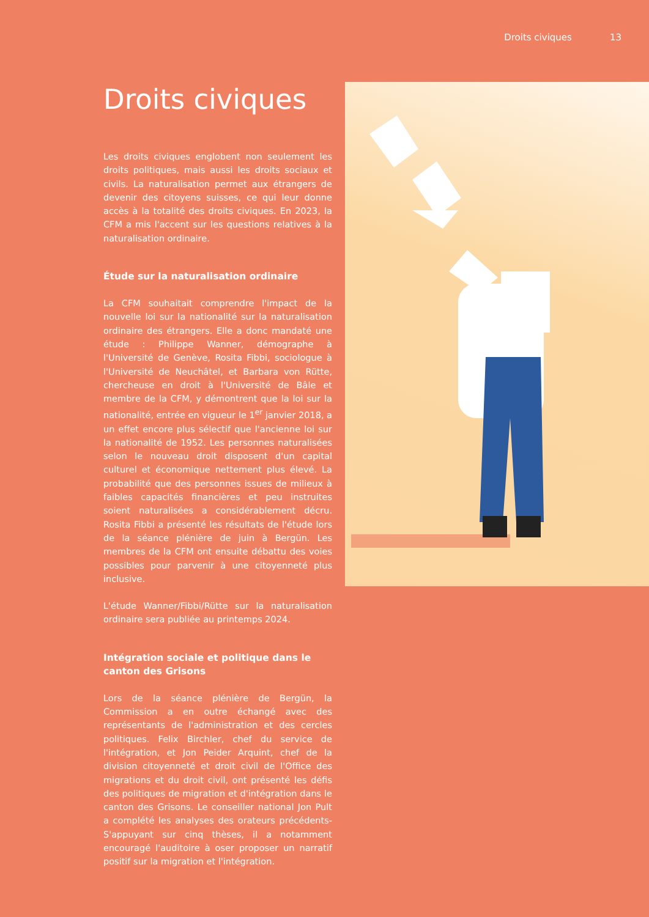Droits civiques 13
Droits civiques
Les droits civiques englobent non seulement les droits politiques, mais aussi les droits sociaux et civils. La naturalisation permet aux étrangers de devenir des citoyens suisses, ce qui leur donne accès à la totalité des droits civiques. En 2023, la CFM a mis l'accent sur les questions relatives à la naturalisation ordinaire.
Étude sur la naturalisation ordinaire
La CFM souhaitait comprendre l'impact de la nouvelle loi sur la nationalité sur la naturalisation ordinaire des étrangers. Elle a donc mandaté une étude : Philippe Wanner, démographe à l'Université de Genève, Rosita Fibbi, sociologue à l'Université de Neuchâtel, et Barbara von Rütte, chercheuse en droit à l'Université de Bâle et membre de la CFM, y démontrent que la loi sur la nationalité, entrée en vigueur le 1<sup>er</sup> janvier 2018, a un effet encore plus sélectif que l'ancienne loi sur la nationalité de 1952. Les personnes naturalisées selon le nouveau droit disposent d'un capital culturel et économique nettement plus élevé. La probabilité que des personnes issues de milieux à faibles capacités financières et peu instruites soient naturalisées a considérablement décru. Rosita Fibbi a présenté les résultats de l'étude lors de la séance plénière de juin à Bergün. Les membres de la CFM ont ensuite débattu des voies possibles pour parvenir à une citoyenneté plus inclusive.
L'étude Wanner/Fibbi/Rütte sur la naturalisation ordinaire sera publiée au printemps 2024.
Intégration sociale et politique dans le canton des Grisons
Lors de la séance plénière de Bergün, la Commission a en outre échangé avec des représentants de l'administration et des cercles politiques. Felix Birchler, chef du service de l'intégration, et Jon Peider Arquint, chef de la division citoyenneté et droit civil de l'Office des migrations et du droit civil, ont présenté les défis des politiques de migration et d'intégration dans le canton des Grisons. Le conseiller national Jon Pult a complété les analyses des orateurs précédents- S'appuyant sur cinq thèses, il a notamment encouragé l'auditoire à oser proposer un narratif positif sur la migration et l'intégration.